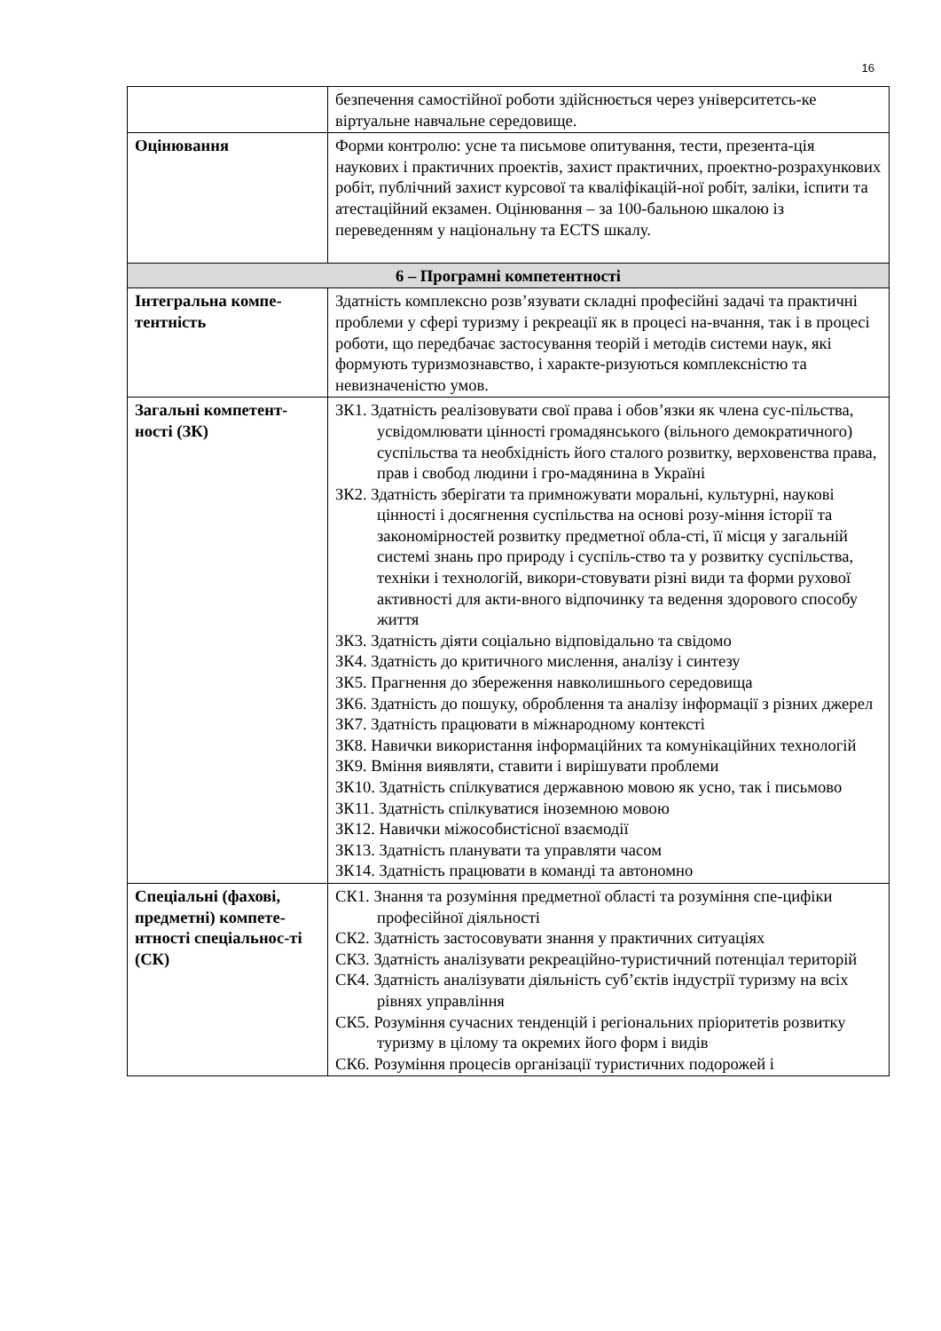16
| | безпечення самостійної роботи здійснюється через університетсь-ке віртуальне навчальне середовище. |
| Оцінювання | Форми контролю: усне та письмове опитування, тести, презента-ція наукових і практичних проектів, захист практичних, проектно-розрахункових робіт, публічний захист курсової та кваліфікацій-ної робіт, заліки, іспити та атестаційний екзамен. Оцінювання – за 100-бальною шкалою із переведенням у національну та ECTS шкалу. |
| 6 – Програмні компетентності | |
| Інтегральна компе-тентність | Здатність комплексно розв’язувати складні професійні задачі та практичні проблеми у сфері туризму і рекреації як в процесі на-вчання, так і в процесі роботи, що передбачає застосування теорій і методів системи наук, які формують туризмознавство, і характе-ризуються комплексністю та невизначеністю умов. |
| Загальні компетент-ності (ЗК) | ЗК1. Здатність реалізовувати свої права і обов’язки як члена сус-пільства, усвідомлювати цінності громадянського (вільного демократичного) суспільства та необхідність його сталого розвитку, верховенства права, прав і свобод людини і гро-мадянина в Україні ЗК2. Здатність зберігати та примножувати моральні, культурні, наукові цінності і досягнення суспільства на основі розу-міння історії та закономірностей розвитку предметної обла-сті, її місця у загальній системі знань про природу і суспіль-ство та у розвитку суспільства, техніки і технологій, викори-стовувати різні види та форми рухової активності для акти-вного відпочинку та ведення здорового способу життя ЗК3. Здатність діяти соціально відповідально та свідомо ЗК4. Здатність до критичного мислення, аналізу і синтезу ЗК5. Прагнення до збереження навколишнього середовища ЗК6. Здатність до пошуку, оброблення та аналізу інформації з різних джерел ЗК7. Здатність працювати в міжнародному контексті ЗК8. Навички використання інформаційних та комунікаційних технологій ЗК9. Вміння виявляти, ставити і вирішувати проблеми ЗК10. Здатність спілкуватися державною мовою як усно, так і письмово ЗК11. Здатність спілкуватися іноземною мовою ЗК12. Навички міжособистісної взаємодії ЗК13. Здатність планувати та управляти часом ЗК14. Здатність працювати в команді та автономно |
| Спеціальні (фахові, предметні) компете-нтності спеціальнос-ті (СК) | СК1. Знання та розуміння предметної області та розуміння спе-цифіки професійної діяльності СК2. Здатність застосовувати знання у практичних ситуаціях СК3. Здатність аналізувати рекреаційно-туристичний потенціал територій СК4. Здатність аналізувати діяльність суб’єктів індустрії туризму на всіх рівнях управління СК5. Розуміння сучасних тенденцій і регіональних пріоритетів розвитку туризму в цілому та окремих його форм і видів СК6. Розуміння процесів організації туристичних подорожей і |